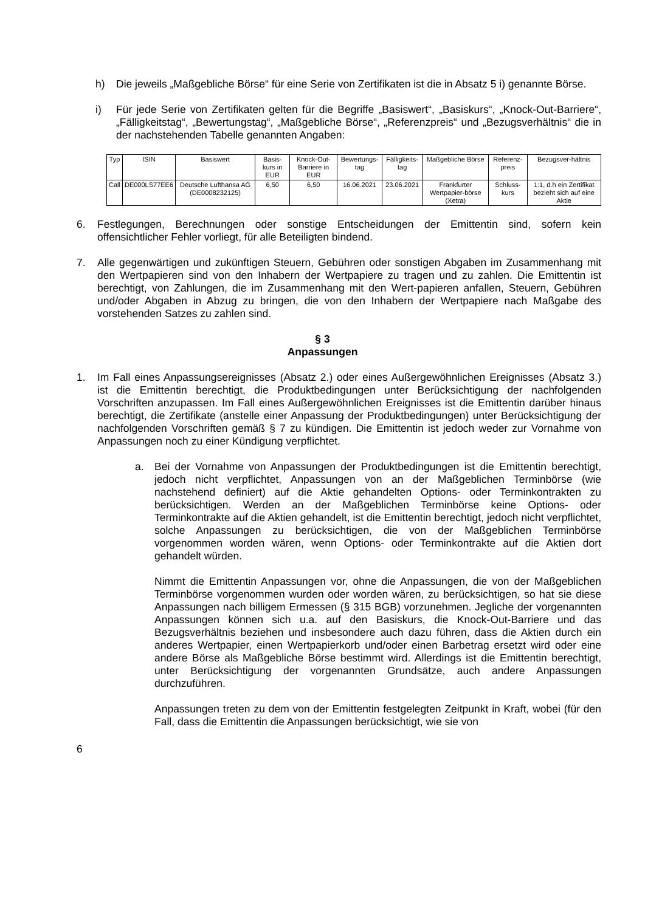h) Die jeweils „Maßgebliche Börse“ für eine Serie von Zertifikaten ist die in Absatz 5 i) genannte Börse.
i) Für jede Serie von Zertifikaten gelten für die Begriffe „Basiswert“, „Basiskurs“, „Knock-Out-Barriere“, „Fälligkeitstag“, „Bewertungstag“, „Maßgebliche Börse“, „Referenzpreis“ und „Bezugsverhältnis“ die in der nachstehenden Tabelle genannten Angaben:
| Typ | ISIN | Basiswert | Basis-kurs in EUR | Knock-Out-Barriere in EUR | Bewertungs-tag | Fälligkeits-tag | Maßgebliche Börse | Referenz-preis | Bezugsver-hältnis |
| --- | --- | --- | --- | --- | --- | --- | --- | --- | --- |
| Call | DE000LS77EE6 | Deutsche Lufthansa AG (DE0008232125) | 6,50 | 6,50 | 16.06.2021 | 23.06.2021 | Frankfurter Wertpapier-börse (Xetra) | Schluss-kurs | 1:1, d.h ein Zertifikat bezieht sich auf eine Aktie |
6. Festlegungen, Berechnungen oder sonstige Entscheidungen der Emittentin sind, sofern kein offensichtlicher Fehler vorliegt, für alle Beteiligten bindend.
7. Alle gegenwärtigen und zukünftigen Steuern, Gebühren oder sonstigen Abgaben im Zusammenhang mit den Wertpapieren sind von den Inhabern der Wertpapiere zu tragen und zu zahlen. Die Emittentin ist berechtigt, von Zahlungen, die im Zusammenhang mit den Wert-papieren anfallen, Steuern, Gebühren und/oder Abgaben in Abzug zu bringen, die von den Inhabern der Wertpapiere nach Maßgabe des vorstehenden Satzes zu zahlen sind.
§ 3
Anpassungen
1. Im Fall eines Anpassungsereignisses (Absatz 2.) oder eines Außergewöhnlichen Ereignisses (Absatz 3.) ist die Emittentin berechtigt, die Produktbedingungen unter Berücksichtigung der nachfolgenden Vorschriften anzupassen. Im Fall eines Außergewöhnlichen Ereignisses ist die Emittentin darüber hinaus berechtigt, die Zertifikate (anstelle einer Anpassung der Produktbedingungen) unter Berücksichtigung der nachfolgenden Vorschriften gemäß § 7 zu kündigen. Die Emittentin ist jedoch weder zur Vornahme von Anpassungen noch zu einer Kündigung verpflichtet.
a. Bei der Vornahme von Anpassungen der Produktbedingungen ist die Emittentin berechtigt, jedoch nicht verpflichtet, Anpassungen von an der Maßgeblichen Terminbörse (wie nachstehend definiert) auf die Aktie gehandelten Options- oder Terminkontrakten zu berücksichtigen. Werden an der Maßgeblichen Terminbörse keine Options- oder Terminkontrakte auf die Aktien gehandelt, ist die Emittentin berechtigt, jedoch nicht verpflichtet, solche Anpassungen zu berücksichtigen, die von der Maßgeblichen Terminbörse vorgenommen worden wären, wenn Options- oder Terminkontrakte auf die Aktien dort gehandelt würden.
Nimmt die Emittentin Anpassungen vor, ohne die Anpassungen, die von der Maßgeblichen Terminbörse vorgenommen wurden oder worden wären, zu berücksichtigen, so hat sie diese Anpassungen nach billigem Ermessen (§ 315 BGB) vorzunehmen. Jegliche der vorgenannten Anpassungen können sich u.a. auf den Basiskurs, die Knock-Out-Barriere und das Bezugsverhältnis beziehen und insbesondere auch dazu führen, dass die Aktien durch ein anderes Wertpapier, einen Wertpapierkorb und/oder einen Barbetrag ersetzt wird oder eine andere Börse als Maßgebliche Börse bestimmt wird. Allerdings ist die Emittentin berechtigt, unter Berücksichtigung der vorgenannten Grundsätze, auch andere Anpassungen durchzuführen.
Anpassungen treten zu dem von der Emittentin festgelegten Zeitpunkt in Kraft, wobei (für den Fall, dass die Emittentin die Anpassungen berücksichtigt, wie sie von
6